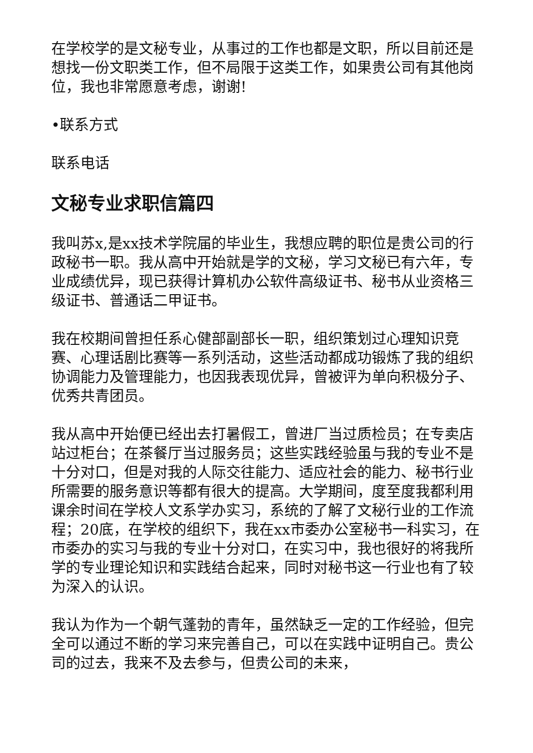在学校学的是文秘专业，从事过的工作也都是文职，所以目前还是想找一份文职类工作，但不局限于这类工作，如果贵公司有其他岗位，我也非常愿意考虑，谢谢!
•联系方式
联系电话
文秘专业求职信篇四
我叫苏x,是xx技术学院届的毕业生，我想应聘的职位是贵公司的行政秘书一职。我从高中开始就是学的文秘，学习文秘已有六年，专业成绩优异，现已获得计算机办公软件高级证书、秘书从业资格三级证书、普通话二甲证书。
我在校期间曾担任系心健部副部长一职，组织策划过心理知识竞赛、心理话剧比赛等一系列活动，这些活动都成功锻炼了我的组织协调能力及管理能力，也因我表现优异，曾被评为单向积极分子、优秀共青团员。
我从高中开始便已经出去打暑假工，曾进厂当过质检员；在专卖店站过柜台；在茶餐厅当过服务员；这些实践经验虽与我的专业不是十分对口，但是对我的人际交往能力、适应社会的能力、秘书行业所需要的服务意识等都有很大的提高。大学期间，度至度我都利用课余时间在学校人文系学办实习，系统的了解了文秘行业的工作流程；20底，在学校的组织下，我在xx市委办公室秘书一科实习，在市委办的实习与我的专业十分对口，在实习中，我也很好的将我所学的专业理论知识和实践结合起来，同时对秘书这一行业也有了较为深入的认识。
我认为作为一个朝气蓬勃的青年，虽然缺乏一定的工作经验，但完全可以通过不断的学习来完善自己，可以在实践中证明自己。贵公司的过去，我来不及去参与，但贵公司的未来，